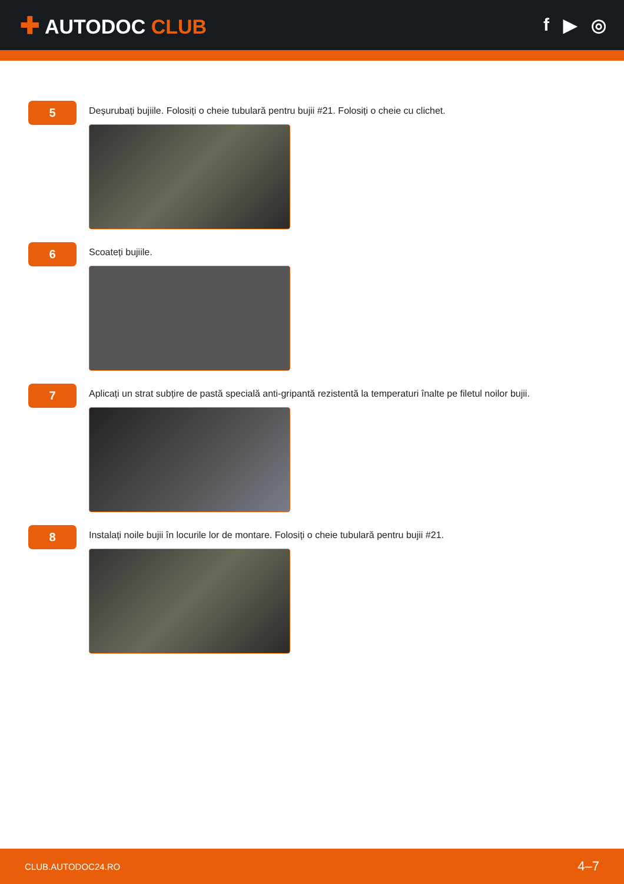✚ AUTODOC CLUB f ▶ ◎
5
Deșurubați bujiile. Folosiți o cheie tubulară pentru bujii #21. Folosiți o cheie cu clichet.
6
Scoateți bujiile.
7
Aplicați un strat subțire de pastă specială anti-gripantă rezistentă la temperaturi înalte pe filetul noilor bujii.
8
Instalați noile bujii în locurile lor de montare. Folosiți o cheie tubulară pentru bujii #21.
CLUB.AUTODOC24.RO 4–7